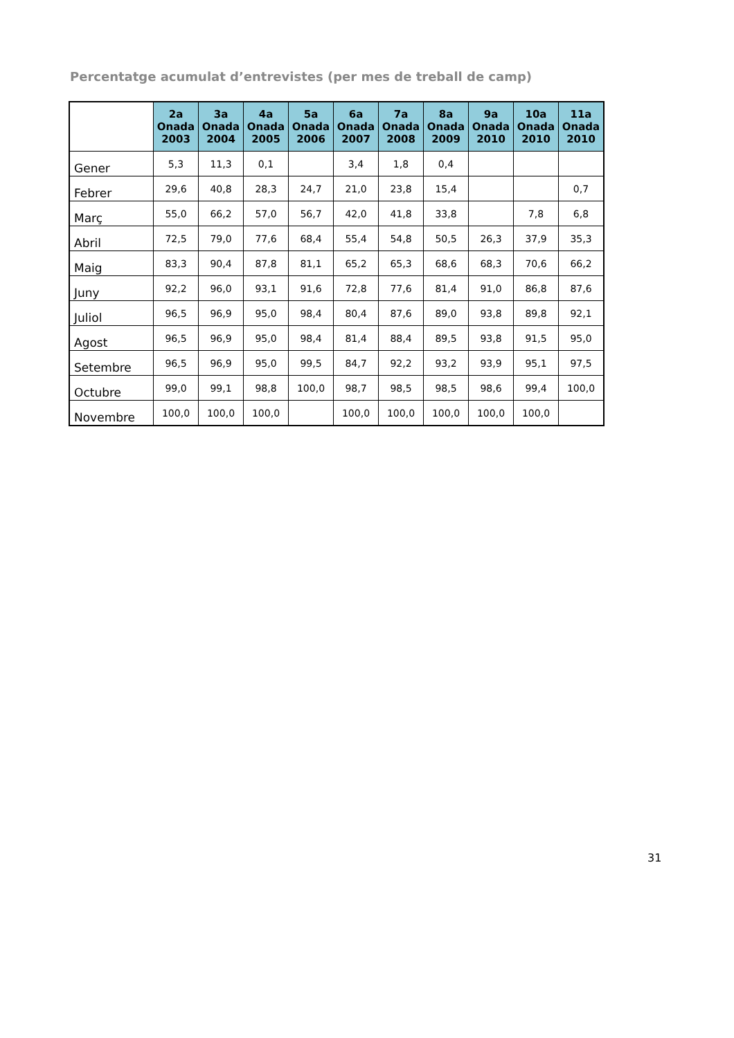Percentatge acumulat d’entrevistes (per mes de treball de camp)
| | 2a Onada 2003 | 3a Onada 2004 | 4a Onada 2005 | 5a Onada 2006 | 6a Onada 2007 | 7a Onada 2008 | 8a Onada 2009 | 9a Onada 2010 | 10a Onada 2010 | 11a Onada 2010 |
| --- | --- | --- | --- | --- | --- | --- | --- | --- | --- | --- |
| Gener | 5,3 | 11,3 | 0,1 | | 3,4 | 1,8 | 0,4 | | | |
| Febrer | 29,6 | 40,8 | 28,3 | 24,7 | 21,0 | 23,8 | 15,4 | | | 0,7 |
| Març | 55,0 | 66,2 | 57,0 | 56,7 | 42,0 | 41,8 | 33,8 | | 7,8 | 6,8 |
| Abril | 72,5 | 79,0 | 77,6 | 68,4 | 55,4 | 54,8 | 50,5 | 26,3 | 37,9 | 35,3 |
| Maig | 83,3 | 90,4 | 87,8 | 81,1 | 65,2 | 65,3 | 68,6 | 68,3 | 70,6 | 66,2 |
| Juny | 92,2 | 96,0 | 93,1 | 91,6 | 72,8 | 77,6 | 81,4 | 91,0 | 86,8 | 87,6 |
| Juliol | 96,5 | 96,9 | 95,0 | 98,4 | 80,4 | 87,6 | 89,0 | 93,8 | 89,8 | 92,1 |
| Agost | 96,5 | 96,9 | 95,0 | 98,4 | 81,4 | 88,4 | 89,5 | 93,8 | 91,5 | 95,0 |
| Setembre | 96,5 | 96,9 | 95,0 | 99,5 | 84,7 | 92,2 | 93,2 | 93,9 | 95,1 | 97,5 |
| Octubre | 99,0 | 99,1 | 98,8 | 100,0 | 98,7 | 98,5 | 98,5 | 98,6 | 99,4 | 100,0 |
| Novembre | 100,0 | 100,0 | 100,0 | | 100,0 | 100,0 | 100,0 | 100,0 | 100,0 | |
31